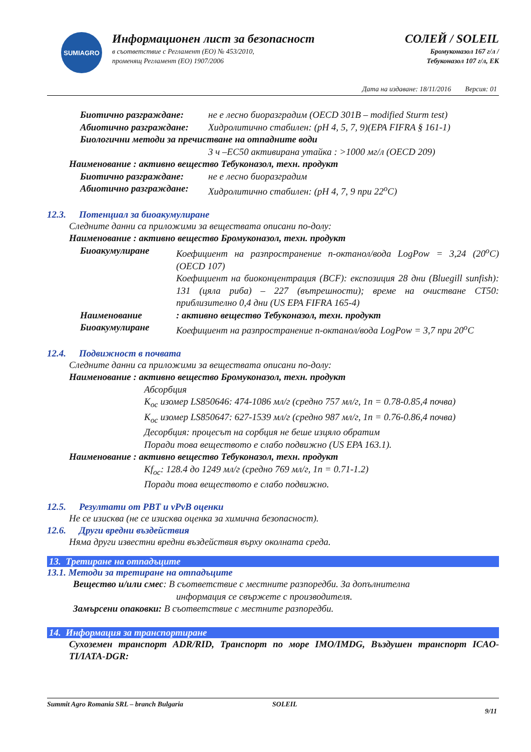SUMIAGRO
Информационен лист за безопасност
в съответствие с Регламент (ЕО) № 453/2010,
променящ Регламент (ЕО) 1907/2006
СОЛЕЙ / SOLEIL
Бромуконазол 167 г/л /
Тебуконазол 107 г/л, ЕК
Дата на издаване: 18/11/2016 Версия: 01
Биотично разграждане: не е лесно биоразградим (OECD 301B – modified Sturm test)
Абиотично разграждане: Хидролитично стабилен: (pH 4, 5, 7, 9)(EPA FIFRA § 161-1)
Биологични методи за пречистване на отпадните води
3 ч –EC50 активирана утайка : >1000 мг/л (OECD 209)
Наименование : активно вещество Тебуконазол, техн. продукт
Биотично разграждане: не е лесно биоразградим
Абиотично разграждане: Хидролитично стабилен: (pH 4, 7, 9 при 22<sup>o</sup>C)
12.3. Потенциал за биоакумулиране
Следните данни са приложими за веществата описани по-долу:
Наименование : активно вещество Бромуконазол, техн. продукт
Биоакумулиране Коефициент на разпространение n-октанол/вода LogPow = 3,24 (20<sup>o</sup>C) (OECD 107)
Коефициент на биоконцентрация (BCF): експозиция 28 дни (Bluegill sunfish): 131 (цяла риба) – 227 (вътрешности); време на очистване CT50: приблизително 0,4 дни (US EPA FIFRA 165-4)
Наименование: активно вещество Тебуконазол, техн. продукт
Биоакумулиране Коефициент на разпространение n-октанол/вода LogPow = 3,7 при 20<sup>o</sup>C
12.4. Подвижност в почвата
Следните данни са приложими за веществата описани по-долу:
Наименование : активно вещество Бромуконазол, техн. продукт
Абсорбция
K<sub>oc</sub> изомер LS850646: 474-1086 мл/г (средно 757 мл/г, 1n = 0.78-0.85,4 почва)
K<sub>oc</sub> изомер LS850647: 627-1539 мл/г (средно 987 мл/г, 1n = 0.76-0.86,4 почва)
Десорбция: процесът на сорбция не беше изцяло обратим
Поради това веществото е слабо подвижно (US EPA 163.1).
Наименование : активно вещество Тебуконазол, техн. продукт
Kf<sub>oc</sub>: 128.4 до 1249 мл/г (средно 769 мл/г, 1n = 0.71-1.2)
Поради това веществото е слабо подвижно.
12.5. Резултати от PBT и vPvB оценки
Не се изисква (не се изисква оценка за химична безопасност).
12.6. Други вредни въздействия
Няма други известни вредни въздействия върху околната среда.
13. Третиране на отпадъците
13.1. Методи за третиране на отпадъците
Вещество и/или смес: В съответствие с местните разпоредби. За допълнителна
информация се свържете с производителя.
Замърсени опаковки: В съответствие с местните разпоредби.
14. Информация за транспортиране
Сухоземен транспорт ADR/RID, Транспорт по море IMO/IMDG, Въздушен транспорт ICAO-TI/IATA-DGR:
Summit Agro Romania SRL – branch Bulgaria SOLEIL 9/11